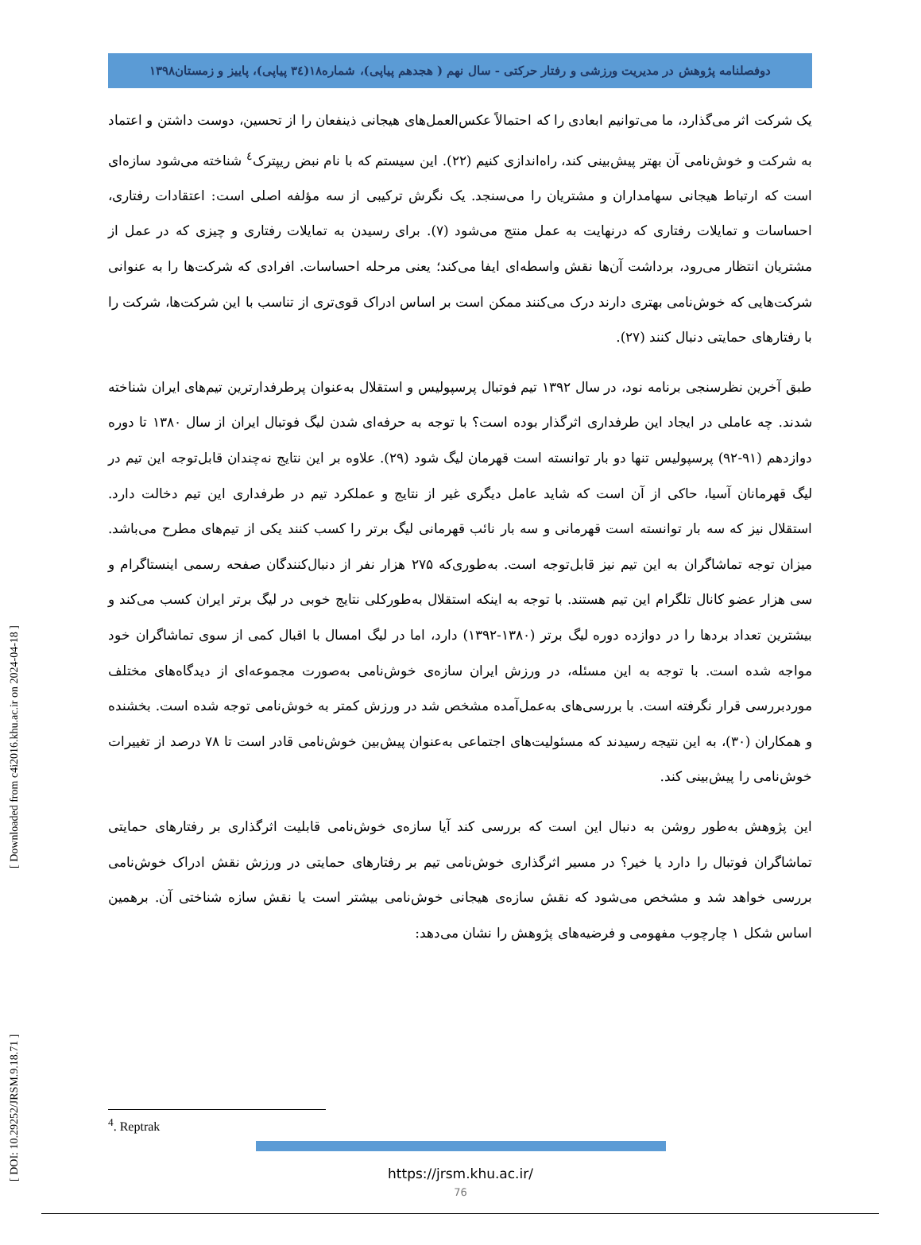[ DOI: 10.29252/JRSM.9.18.71 ] [ Downloaded from c4i2016.khu.ac.ir on 2024-04-18 ]
دوفصلنامه پژوهش در مدیریت ورزشی و رفتار حرکتی - سال نهم ( هجدهم پیاپی)، شماره۱۸(۳٤ پیاپی)، پاییز و زمستان۱۳۹۸
یک شرکت اثر می‌گذارد، ما می‌توانیم ابعادی را که احتمالاً عکس‌العمل‌های هیجانی ذینفعان را از تحسین، دوست داشتن و اعتماد به شرکت و خوش‌نامی آن بهتر پیش‌بینی کند، راه‌اندازی کنیم (۲۲). این سیستم که با نام نبض ریپترک<sup>٤</sup> شناخته می‌شود سازه‌ای است که ارتباط هیجانی سهامداران و مشتریان را می‌سنجد. یک نگرش ترکیبی از سه مؤلفه اصلی است: اعتقادات رفتاری، احساسات و تمایلات رفتاری که درنهایت به عمل منتج می‌شود (۷). برای رسیدن به تمایلات رفتاری و چیزی که در عمل از مشتریان انتظار می‌رود، برداشت آن‌ها نقش واسطه‌ای ایفا می‌کند؛ یعنی مرحله احساسات. افرادی که شرکت‌ها را به عنوانی شرکت‌هایی که خوش‌نامی بهتری دارند درک می‌کنند ممکن است بر اساس ادراک قوی‌تری از تناسب با این شرکت‌ها، شرکت را با رفتارهای حمایتی دنبال کنند (۲۷).
طبق آخرین نظرسنجی برنامه نود، در سال ۱۳۹۲ تیم فوتبال پرسپولیس و استقلال به‌عنوان پرطرفدارترین تیم‌های ایران شناخته شدند. چه عاملی در ایجاد این طرفداری اثرگذار بوده است؟ با توجه به حرفه‌ای شدن لیگ فوتبال ایران از سال ۱۳۸۰ تا دوره دوازدهم (۹۱-۹۲) پرسپولیس تنها دو بار توانسته است قهرمان لیگ شود (۲۹). علاوه بر این نتایج نه‌چندان قابل‌توجه این تیم در لیگ قهرمانان آسیا، حاکی از آن است که شاید عامل دیگری غیر از نتایج و عملکرد تیم در طرفداری این تیم دخالت دارد. استقلال نیز که سه بار توانسته است قهرمانی و سه بار نائب قهرمانی لیگ برتر را کسب کنند یکی از تیم‌های مطرح می‌باشد. میزان توجه تماشاگران به این تیم نیز قابل‌توجه است. به‌طوری‌که ۲۷۵ هزار نفر از دنبال‌کنندگان صفحه رسمی اینستاگرام و سی هزار عضو کانال تلگرام این تیم هستند. با توجه به اینکه استقلال به‌طورکلی نتایج خوبی در لیگ برتر ایران کسب می‌کند و بیشترین تعداد بردها را در دوازده دوره لیگ برتر (۱۳۸۰-۱۳۹۲) دارد، اما در لیگ امسال با اقبال کمی از سوی تماشاگران خود مواجه شده است. با توجه به این مسئله، در ورزش ایران سازه‌ی خوش‌نامی به‌صورت مجموعه‌ای از دیدگاه‌های مختلف موردبررسی قرار نگرفته است. با بررسی‌های به‌عمل‌آمده مشخص شد در ورزش کمتر به خوش‌نامی توجه شده است. بخشنده و همکاران (۳۰)، به این نتیجه رسیدند که مسئولیت‌های اجتماعی به‌عنوان پیش‌بین خوش‌نامی قادر است تا ۷۸ درصد از تغییرات خوش‌نامی را پیش‌بینی کند.
این پژوهش به‌طور روشن به دنبال این است که بررسی کند آیا سازه‌ی خوش‌نامی قابلیت اثرگذاری بر رفتارهای حمایتی تماشاگران فوتبال را دارد یا خیر؟ در مسیر اثرگذاری خوش‌نامی تیم بر رفتارهای حمایتی در ورزش نقش ادراک خوش‌نامی بررسی خواهد شد و مشخص می‌شود که نقش سازه‌ی هیجانی خوش‌نامی بیشتر است یا نقش سازه شناختی آن. برهمین اساس شکل ۱ چارچوب مفهومی و فرضیه‌های پژوهش را نشان می‌دهد:
<sup>4</sup>. Reptrak
https://jrsm.khu.ac.ir/
76